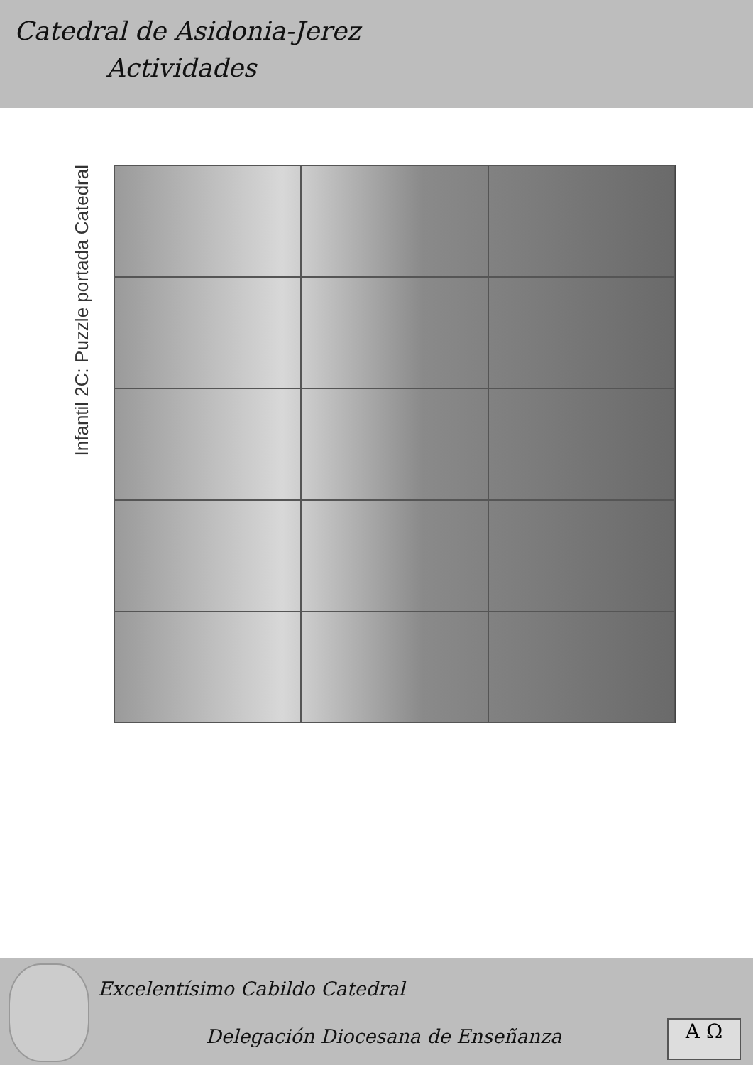Catedral de Asidonia-Jerez
Actividades
Infantil 2C: Puzzle portada Catedral
Excelentísimo Cabildo Catedral
Delegación Diocesana de Enseñanza
A Ω